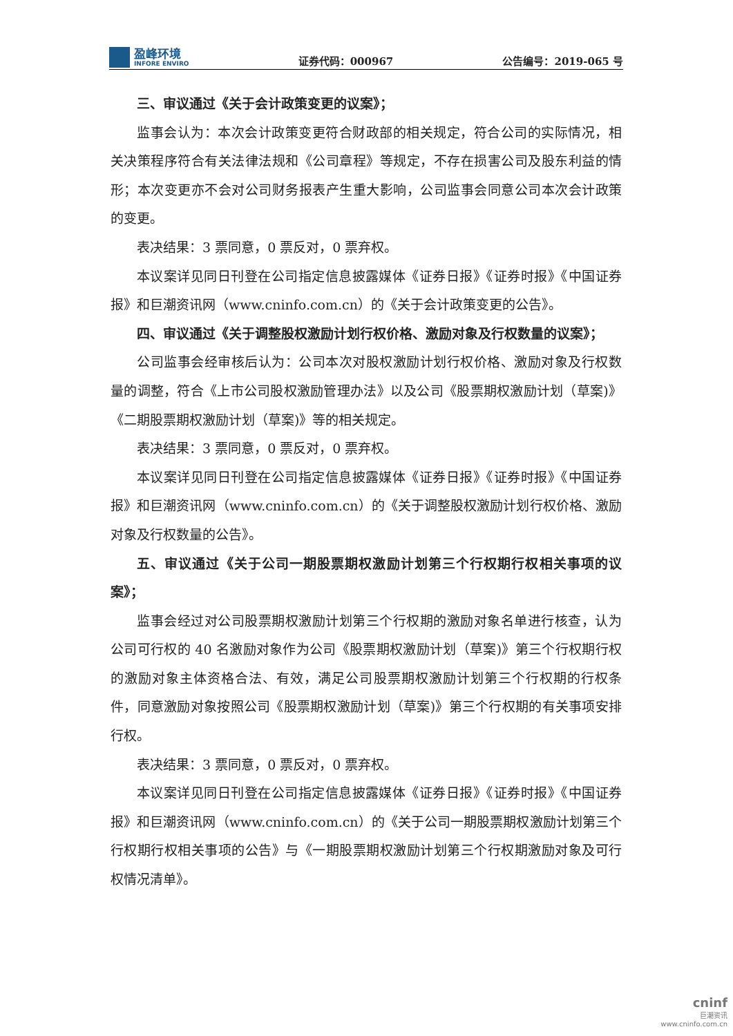盈峰环境
INFORE ENVIRO
证券代码：000967
公告编号：2019-065 号
三、审议通过《关于会计政策变更的议案》；
监事会认为：本次会计政策变更符合财政部的相关规定，符合公司的实际情况，相关决策程序符合有关法律法规和《公司章程》等规定，不存在损害公司及股东利益的情形；本次变更亦不会对公司财务报表产生重大影响，公司监事会同意公司本次会计政策的变更。
表决结果：3 票同意，0 票反对，0 票弃权。
本议案详见同日刊登在公司指定信息披露媒体《证券日报》《证券时报》《中国证券报》和巨潮资讯网（www.cninfo.com.cn）的《关于会计政策变更的公告》。
四、审议通过《关于调整股权激励计划行权价格、激励对象及行权数量的议案》；
公司监事会经审核后认为：公司本次对股权激励计划行权价格、激励对象及行权数量的调整，符合《上市公司股权激励管理办法》以及公司《股票期权激励计划（草案)》《二期股票期权激励计划（草案)》等的相关规定。
表决结果：3 票同意，0 票反对，0 票弃权。
本议案详见同日刊登在公司指定信息披露媒体《证券日报》《证券时报》《中国证券报》和巨潮资讯网（www.cninfo.com.cn）的《关于调整股权激励计划行权价格、激励对象及行权数量的公告》。
五、审议通过《关于公司一期股票期权激励计划第三个行权期行权相关事项的议案》；
监事会经过对公司股票期权激励计划第三个行权期的激励对象名单进行核查，认为公司可行权的 40 名激励对象作为公司《股票期权激励计划（草案)》第三个行权期行权的激励对象主体资格合法、有效，满足公司股票期权激励计划第三个行权期的行权条件，同意激励对象按照公司《股票期权激励计划（草案)》第三个行权期的有关事项安排行权。
表决结果：3 票同意，0 票反对，0 票弃权。
本议案详见同日刊登在公司指定信息披露媒体《证券日报》《证券时报》《中国证券报》和巨潮资讯网（www.cninfo.com.cn）的《关于公司一期股票期权激励计划第三个行权期行权相关事项的公告》与《一期股票期权激励计划第三个行权期激励对象及可行权情况清单》。
cninf
巨潮资讯
www.cninfo.com.cn